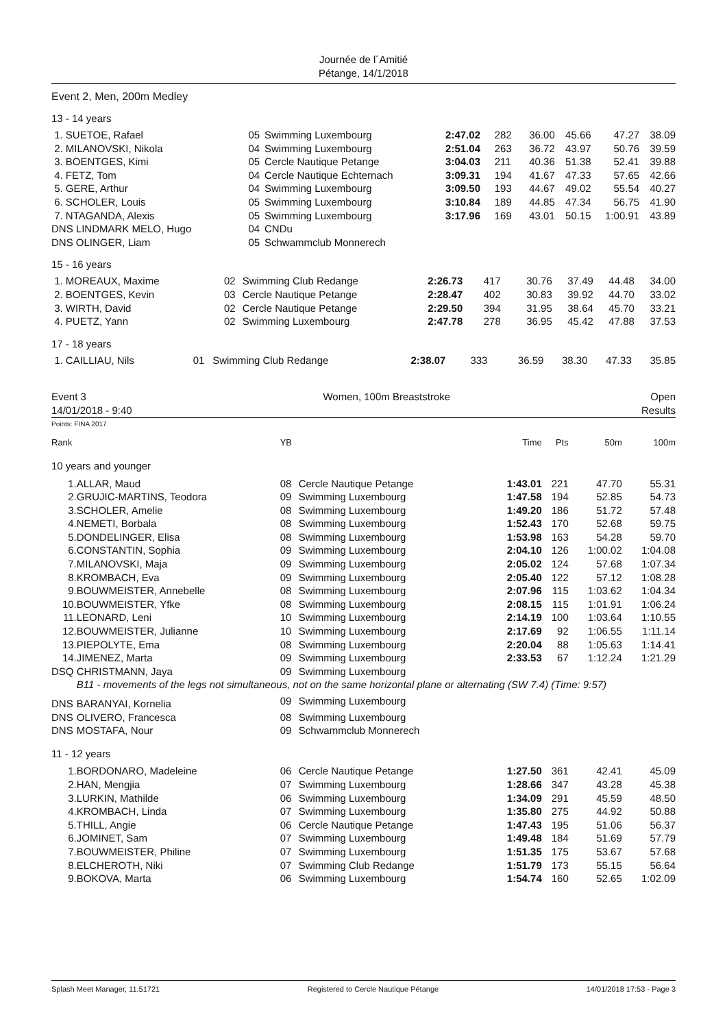Journée de l´Amitié
Pétange, 14/1/2018
Event 2, Men, 200m Medley
13 - 14 years
| 1. SUETOE, Rafael | 05 | Swimming Luxembourg | 2:47.02 | 282 | 36.00 | 45.66 | 47.27 | 38.09 |
| 2. MILANOVSKI, Nikola | 04 | Swimming Luxembourg | 2:51.04 | 263 | 36.72 | 43.97 | 50.76 | 39.59 |
| 3. BOENTGES, Kimi | 05 | Cercle Nautique Petange | 3:04.03 | 211 | 40.36 | 51.38 | 52.41 | 39.88 |
| 4. FETZ, Tom | 04 | Cercle Nautique Echternach | 3:09.31 | 194 | 41.67 | 47.33 | 57.65 | 42.66 |
| 5. GERE, Arthur | 04 | Swimming Luxembourg | 3:09.50 | 193 | 44.67 | 49.02 | 55.54 | 40.27 |
| 6. SCHOLER, Louis | 05 | Swimming Luxembourg | 3:10.84 | 189 | 44.85 | 47.34 | 56.75 | 41.90 |
| 7. NTAGANDA, Alexis | 05 | Swimming Luxembourg | 3:17.96 | 169 | 43.01 | 50.15 | 1:00.91 | 43.89 |
| DNS LINDMARK MELO, Hugo | 04 | CNDu | | | | | | |
| DNS OLINGER, Liam | 05 | Schwammclub Monnerech | | | | | | |
15 - 16 years
| 1. MOREAUX, Maxime | 02 | Swimming Club Redange | 2:26.73 | 417 | 30.76 | 37.49 | 44.48 | 34.00 |
| 2. BOENTGES, Kevin | 03 | Cercle Nautique Petange | 2:28.47 | 402 | 30.83 | 39.92 | 44.70 | 33.02 |
| 3. WIRTH, David | 02 | Cercle Nautique Petange | 2:29.50 | 394 | 31.95 | 38.64 | 45.70 | 33.21 |
| 4. PUETZ, Yann | 02 | Swimming Luxembourg | 2:47.78 | 278 | 36.95 | 45.42 | 47.88 | 37.53 |
17 - 18 years
| 1. CAILLIAU, Nils | 01 | Swimming Club Redange | 2:38.07 | 333 | 36.59 | 38.30 | 47.33 | 35.85 |
Event 3
14/01/2018 - 9:40
Women, 100m Breaststroke Open
Results
Points: FINA 2017
| Rank | | YB | | Time | Pts | 50m | 100m |
| 10 years and younger | | | | | | | |
| 1. | ALLAR, Maud | 08 | Cercle Nautique Petange | 1:43.01 | 221 | 47.70 | 55.31 |
| 2. | GRUJIC-MARTINS, Teodora | 09 | Swimming Luxembourg | 1:47.58 | 194 | 52.85 | 54.73 |
| 3. | SCHOLER, Amelie | 08 | Swimming Luxembourg | 1:49.20 | 186 | 51.72 | 57.48 |
| 4. | NEMETI, Borbala | 08 | Swimming Luxembourg | 1:52.43 | 170 | 52.68 | 59.75 |
| 5. | DONDELINGER, Elisa | 08 | Swimming Luxembourg | 1:53.98 | 163 | 54.28 | 59.70 |
| 6. | CONSTANTIN, Sophia | 09 | Swimming Luxembourg | 2:04.10 | 126 | 1:00.02 | 1:04.08 |
| 7. | MILANOVSKI, Maja | 09 | Swimming Luxembourg | 2:05.02 | 124 | 57.68 | 1:07.34 |
| 8. | KROMBACH, Eva | 09 | Swimming Luxembourg | 2:05.40 | 122 | 57.12 | 1:08.28 |
| 9. | BOUWMEISTER, Annebelle | 08 | Swimming Luxembourg | 2:07.96 | 115 | 1:03.62 | 1:04.34 |
| 10. | BOUWMEISTER, Yfke | 08 | Swimming Luxembourg | 2:08.15 | 115 | 1:01.91 | 1:06.24 |
| 11. | LEONARD, Leni | 10 | Swimming Luxembourg | 2:14.19 | 100 | 1:03.64 | 1:10.55 |
| 12. | BOUWMEISTER, Julianne | 10 | Swimming Luxembourg | 2:17.69 | 92 | 1:06.55 | 1:11.14 |
| 13. | PIEPOLYTE, Ema | 08 | Swimming Luxembourg | 2:20.04 | 88 | 1:05.63 | 1:14.41 |
| 14. | JIMENEZ, Marta | 09 | Swimming Luxembourg | 2:33.53 | 67 | 1:12.24 | 1:21.29 |
| DSQ | CHRISTMANN, Jaya | 09 | Swimming Luxembourg | | | | |
| | B11 - movements of the legs not simultaneous, not on the same horizontal plane or alternating (SW 7.4) (Time: 9:57) | | | | | | |
| DNS | BARANYAI, Kornelia | 09 | Swimming Luxembourg | | | | |
| DNS | OLIVERO, Francesca | 08 | Swimming Luxembourg | | | | |
| DNS | MOSTAFA, Nour | 09 | Schwammclub Monnerech | | | | |
| 11 - 12 years | | | | | | | |
| 1. | BORDONARO, Madeleine | 06 | Cercle Nautique Petange | 1:27.50 | 361 | 42.41 | 45.09 |
| 2. | HAN, Mengjia | 07 | Swimming Luxembourg | 1:28.66 | 347 | 43.28 | 45.38 |
| 3. | LURKIN, Mathilde | 06 | Swimming Luxembourg | 1:34.09 | 291 | 45.59 | 48.50 |
| 4. | KROMBACH, Linda | 07 | Swimming Luxembourg | 1:35.80 | 275 | 44.92 | 50.88 |
| 5. | THILL, Angie | 06 | Cercle Nautique Petange | 1:47.43 | 195 | 51.06 | 56.37 |
| 6. | JOMINET, Sam | 07 | Swimming Luxembourg | 1:49.48 | 184 | 51.69 | 57.79 |
| 7. | BOUWMEISTER, Philine | 07 | Swimming Luxembourg | 1:51.35 | 175 | 53.67 | 57.68 |
| 8. | ELCHEROTH, Niki | 07 | Swimming Club Redange | 1:51.79 | 173 | 55.15 | 56.64 |
| 9. | BOKOVA, Marta | 06 | Swimming Luxembourg | 1:54.74 | 160 | 52.65 | 1:02.09 |
Splash Meet Manager, 11.51721 Registered to Cercle Nautique Pétange 14/01/2018 17:53 - Page 3